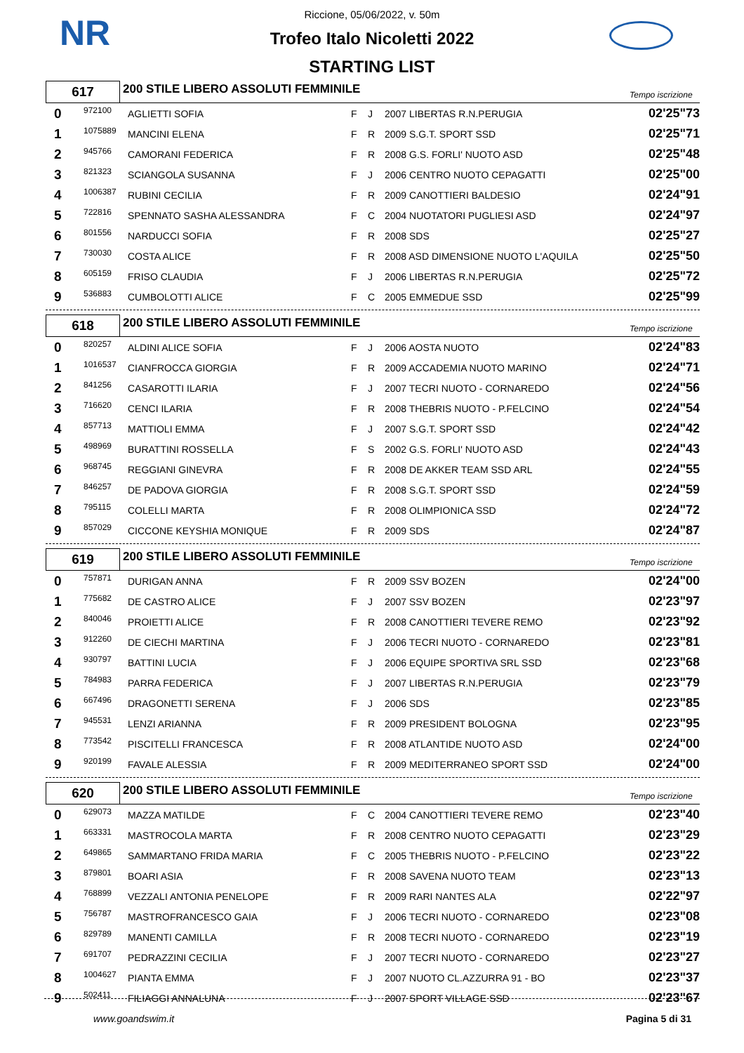NR
Riccione, 05/06/2022, v. 50m
Trofeo Italo Nicoletti 2022
STARTING LIST
617
200 STILE LIBERO ASSOLUTI FEMMINILE
Tempo iscrizione
| 0 | 972100 | AGLIETTI SOFIA | F | J | 2007 LIBERTAS R.N.PERUGIA | 02'25"73 |
| 1 | 1075889 | MANCINI ELENA | F | R | 2009 S.G.T. SPORT SSD | 02'25"71 |
| 2 | 945766 | CAMORANI FEDERICA | F | R | 2008 G.S. FORLI' NUOTO ASD | 02'25"48 |
| 3 | 821323 | SCIANGOLA SUSANNA | F | J | 2006 CENTRO NUOTO CEPAGATTI | 02'25"00 |
| 4 | 1006387 | RUBINI CECILIA | F | R | 2009 CANOTTIERI BALDESIO | 02'24"91 |
| 5 | 722816 | SPENNATO SASHA ALESSANDRA | F | C | 2004 NUOTATORI PUGLIESI ASD | 02'24"97 |
| 6 | 801556 | NARDUCCI SOFIA | F | R | 2008 SDS | 02'25"27 |
| 7 | 730030 | COSTA ALICE | F | R | 2008 ASD DIMENSIONE NUOTO L'AQUILA | 02'25"50 |
| 8 | 605159 | FRISO CLAUDIA | F | J | 2006 LIBERTAS R.N.PERUGIA | 02'25"72 |
| 9 | 536883 | CUMBOLOTTI ALICE | F | C | 2005 EMMEDUE SSD | 02'25"99 |
618
200 STILE LIBERO ASSOLUTI FEMMINILE
Tempo iscrizione
| 0 | 820257 | ALDINI ALICE SOFIA | F | J | 2006 AOSTA NUOTO | 02'24"83 |
| 1 | 1016537 | CIANFROCCA GIORGIA | F | R | 2009 ACCADEMIA NUOTO MARINO | 02'24"71 |
| 2 | 841256 | CASAROTTI ILARIA | F | J | 2007 TECRI NUOTO - CORNAREDO | 02'24"56 |
| 3 | 716620 | CENCI ILARIA | F | R | 2008 THEBRIS NUOTO - P.FELCINO | 02'24"54 |
| 4 | 857713 | MATTIOLI EMMA | F | J | 2007 S.G.T. SPORT SSD | 02'24"42 |
| 5 | 498969 | BURATTINI ROSSELLA | F | S | 2002 G.S. FORLI' NUOTO ASD | 02'24"43 |
| 6 | 968745 | REGGIANI GINEVRA | F | R | 2008 DE AKKER TEAM SSD ARL | 02'24"55 |
| 7 | 846257 | DE PADOVA GIORGIA | F | R | 2008 S.G.T. SPORT SSD | 02'24"59 |
| 8 | 795115 | COLELLI MARTA | F | R | 2008 OLIMPIONICA SSD | 02'24"72 |
| 9 | 857029 | CICCONE KEYSHIA MONIQUE | F | R | 2009 SDS | 02'24"87 |
619
200 STILE LIBERO ASSOLUTI FEMMINILE
Tempo iscrizione
| 0 | 757871 | DURIGAN ANNA | F | R | 2009 SSV BOZEN | 02'24"00 |
| 1 | 775682 | DE CASTRO ALICE | F | J | 2007 SSV BOZEN | 02'23"97 |
| 2 | 840046 | PROIETTI ALICE | F | R | 2008 CANOTTIERI TEVERE REMO | 02'23"92 |
| 3 | 912260 | DE CIECHI MARTINA | F | J | 2006 TECRI NUOTO - CORNAREDO | 02'23"81 |
| 4 | 930797 | BATTINI LUCIA | F | J | 2006 EQUIPE SPORTIVA SRL SSD | 02'23"68 |
| 5 | 784983 | PARRA FEDERICA | F | J | 2007 LIBERTAS R.N.PERUGIA | 02'23"79 |
| 6 | 667496 | DRAGONETTI SERENA | F | J | 2006 SDS | 02'23"85 |
| 7 | 945531 | LENZI ARIANNA | F | R | 2009 PRESIDENT BOLOGNA | 02'23"95 |
| 8 | 773542 | PISCITELLI FRANCESCA | F | R | 2008 ATLANTIDE NUOTO ASD | 02'24"00 |
| 9 | 920199 | FAVALE ALESSIA | F | R | 2009 MEDITERRANEO SPORT SSD | 02'24"00 |
620
200 STILE LIBERO ASSOLUTI FEMMINILE
Tempo iscrizione
| 0 | 629073 | MAZZA MATILDE | F | C | 2004 CANOTTIERI TEVERE REMO | 02'23"40 |
| 1 | 663331 | MASTROCOLA MARTA | F | R | 2008 CENTRO NUOTO CEPAGATTI | 02'23"29 |
| 2 | 649865 | SAMMARTANO FRIDA MARIA | F | C | 2005 THEBRIS NUOTO - P.FELCINO | 02'23"22 |
| 3 | 879801 | BOARI ASIA | F | R | 2008 SAVENA NUOTO TEAM | 02'23"13 |
| 4 | 768899 | VEZZALI ANTONIA PENELOPE | F | R | 2009 RARI NANTES ALA | 02'22"97 |
| 5 | 756787 | MASTROFRANCESCO GAIA | F | J | 2006 TECRI NUOTO - CORNAREDO | 02'23"08 |
| 6 | 829789 | MANENTI CAMILLA | F | R | 2008 TECRI NUOTO - CORNAREDO | 02'23"19 |
| 7 | 691707 | PEDRAZZINI CECILIA | F | J | 2007 TECRI NUOTO - CORNAREDO | 02'23"27 |
| 8 | 1004627 | PIANTA EMMA | F | J | 2007 NUOTO CL.AZZURRA 91 - BO | 02'23"37 |
| 9 | 502411 | FILIAGGI ANNALUNA | F | J | 2007 SPORT VILLAGE SSD | 02'23"67 |
www.goandswim.it Pagina 5 di 31